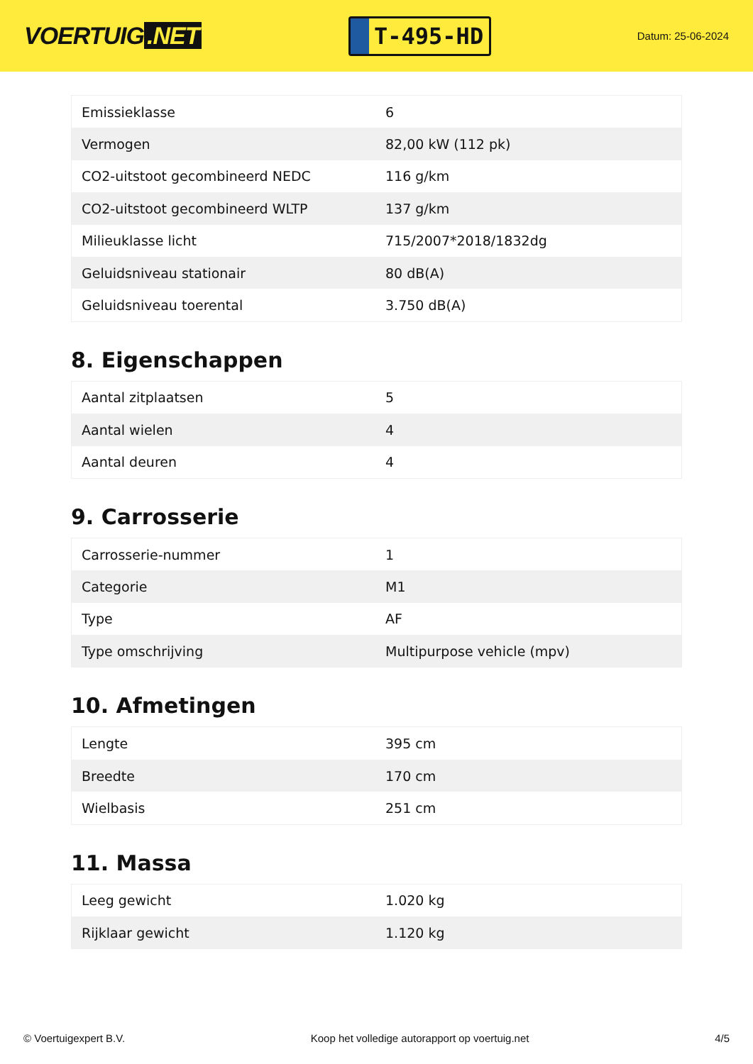VOERTUIG.NET
T-495-HD
Datum: 25-06-2024
| Emissieklasse | 6 |
| Vermogen | 82,00 kW (112 pk) |
| CO2-uitstoot gecombineerd NEDC | 116 g/km |
| CO2-uitstoot gecombineerd WLTP | 137 g/km |
| Milieuklasse licht | 715/2007*2018/1832dg |
| Geluidsniveau stationair | 80 dB(A) |
| Geluidsniveau toerental | 3.750 dB(A) |
8. Eigenschappen
| Aantal zitplaatsen | 5 |
| Aantal wielen | 4 |
| Aantal deuren | 4 |
9. Carrosserie
| Carrosserie-nummer | 1 |
| Categorie | M1 |
| Type | AF |
| Type omschrijving | Multipurpose vehicle (mpv) |
10. Afmetingen
| Lengte | 395 cm |
| Breedte | 170 cm |
| Wielbasis | 251 cm |
11. Massa
| Leeg gewicht | 1.020 kg |
| Rijklaar gewicht | 1.120 kg |
© Voertuigexpert B.V. Koop het volledige autorapport op voertuig.net 4/5